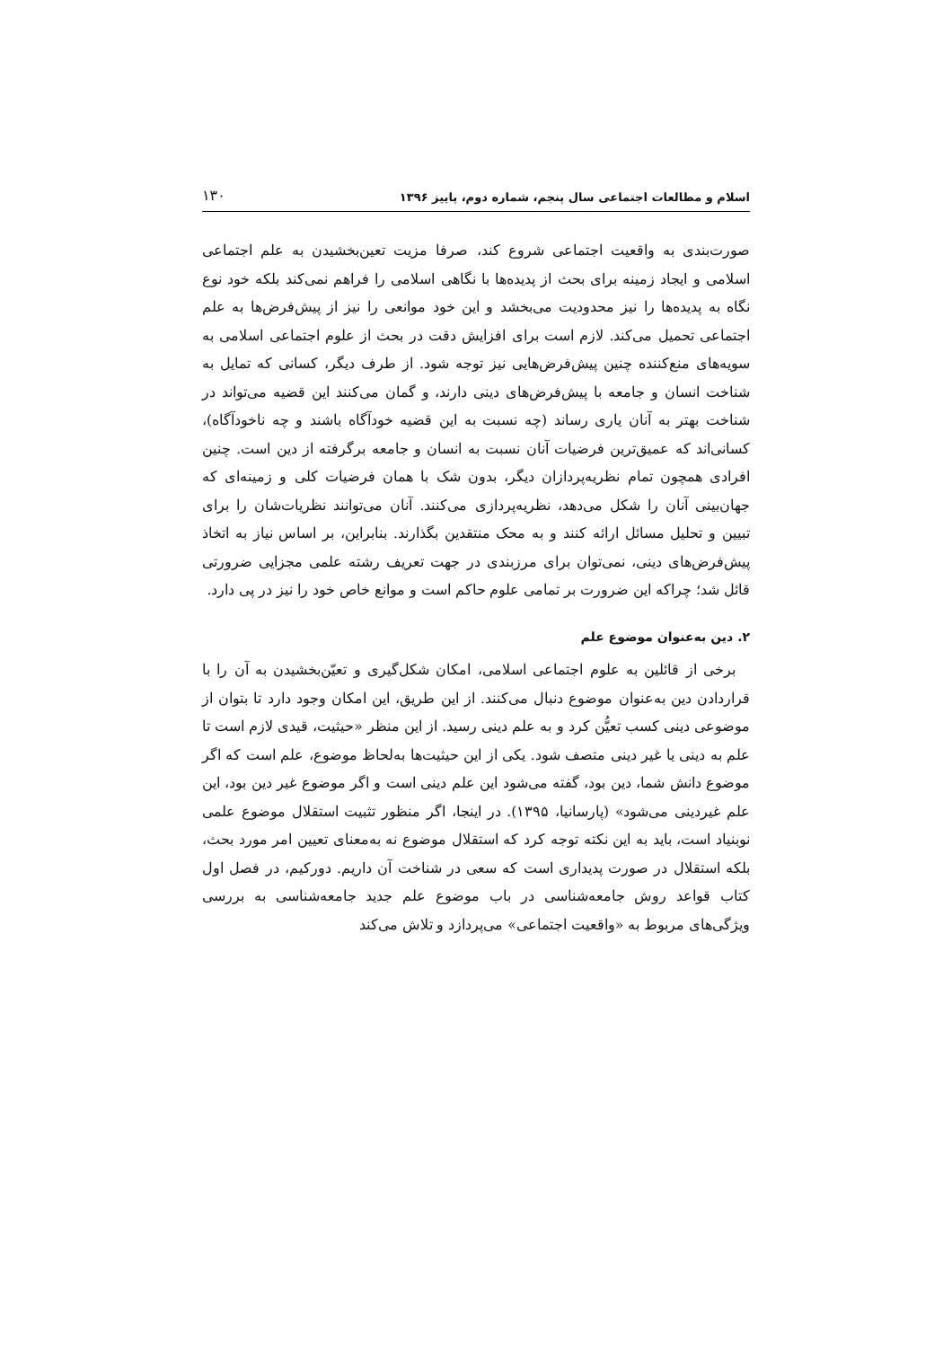اسلام و مطالعات اجتماعی سال پنجم، شماره دوم، پاییز ۱۳۹۶ ۱۳۰
صورت‌بندی به واقعیت اجتماعی شروع کند، صرفا مزیت تعین‌بخشیدن به علم اجتماعی اسلامی و ایجاد زمینه برای بحث از پدیده‌ها با نگاهی اسلامی را فراهم نمی‌کند بلکه خود نوع نگاه به پدیده‌ها را نیز محدودیت می‌بخشد و این خود موانعی را نیز از پیش‌فرض‌ها به علم اجتماعی تحمیل می‌کند. لازم است برای افزایش دقت در بحث از علوم اجتماعی اسلامی به سویه‌های منع‌کننده چنین پیش‌فرض‌هایی نیز توجه شود. از طرف دیگر، کسانی که تمایل به شناخت انسان و جامعه با پیش‌فرض‌های دینی دارند، و گمان می‌کنند این قضیه می‌تواند در شناخت بهتر به آنان یاری رساند (چه نسبت به این قضیه خودآگاه باشند و چه ناخودآگاه)، کسانی‌اند که عمیق‌ترین فرضیات آنان نسبت به انسان و جامعه برگرفته از دین است. چنین افرادی همچون تمام نظریه‌پردازان دیگر، بدون شک با همان فرضیات کلی و زمینه‌ای که جهان‌بینی آنان را شکل می‌دهد، نظریه‌پردازی می‌کنند. آنان می‌توانند نظریات‌شان را برای تبیین و تحلیل مسائل ارائه کنند و به محک منتقدین بگذارند. بنابراین، بر اساس نیاز به اتخاذ پیش‌فرض‌های دینی، نمی‌توان برای مرزبندی در جهت تعریف رشته علمی مجزایی ضرورتی قائل شد؛ چراکه این ضرورت بر تمامی علوم حاکم است و موانع خاص خود را نیز در پی دارد.
۲. دین به‌عنوان موضوع علم
برخی از قائلین به علوم اجتماعی اسلامی، امکان شکل‌گیری و تعیّن‌بخشیدن به آن را با قراردادن دین به‌عنوان موضوع دنبال می‌کنند. از این طریق، این امکان وجود دارد تا بتوان از موضوعی دینی کسب تعیُّن کرد و به علم دینی رسید. از این منظر «حیثیت، قیدی لازم است تا علم به دینی یا غیر دینی متصف شود. یکی از این حیثیت‌ها به‌لحاظ موضوع، علم است که اگر موضوع دانش شما، دین بود، گفته می‌شود این علم دینی است و اگر موضوع غیر دین بود، این علم غیردینی می‌شود» (پارسانیا، ۱۳۹۵). در اینجا، اگر منظور تثبیت استقلال موضوع علمی نوبنیاد است، باید به این نکته توجه کرد که استقلال موضوع نه به‌معنای تعیین امر مورد بحث، بلکه استقلال در صورت پدیداری است که سعی در شناخت آن داریم. دورکیم، در فصل اول کتاب قواعد روش جامعه‌شناسی در باب موضوع علم جدید جامعه‌شناسی به بررسی ویژگی‌های مربوط به «واقعیت اجتماعی» می‌پردازد و تلاش می‌کند